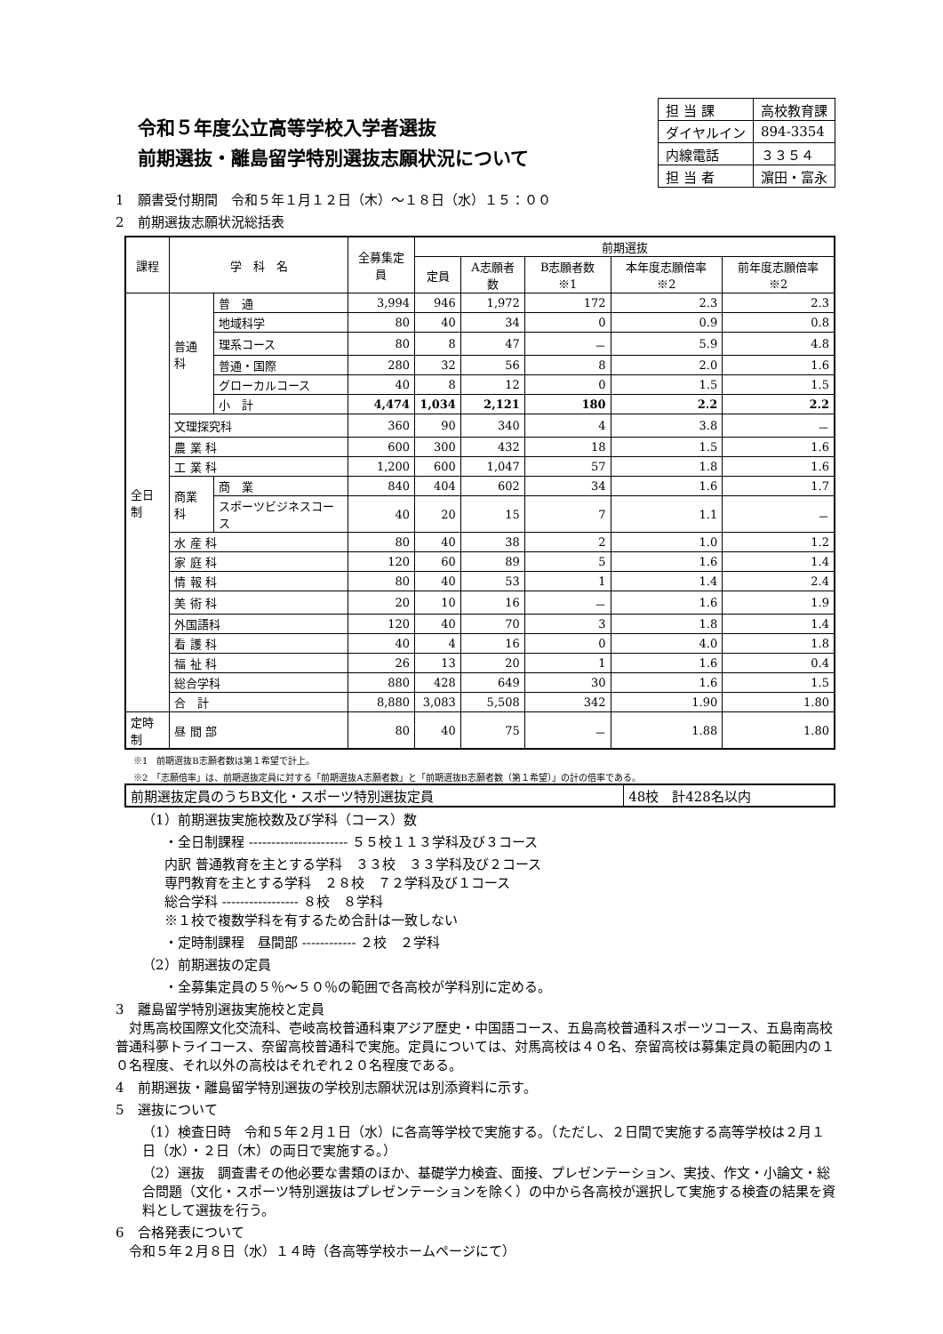令和５年度公立高等学校入学者選抜
前期選抜・離島留学特別選抜志願状況について
| 担 当 課 | 高校教育課 |
| ダイヤルイン | 894-3354 |
| 内線電話 | ３３５４ |
| 担 当 者 | 濵田・富永 |
1　願書受付期間　令和５年１月１２日（木）～１８日（水）１５：００
2　前期選抜志願状況総括表
| 課程 | 学 科 名 | | 全募集定員 | 前期選抜 | | | | |
| --- | --- | --- | --- | --- | --- | --- | --- | --- |
| | | | | 定員 | A志願者数 | B志願者数 ※1 | 本年度志願倍率 ※2 | 前年度志願倍率 ※2 |
| 全日制 | 普通科 | 普 通 | 3,994 | 946 | 1,972 | 172 | 2.3 | 2.3 |
| | | 地域科学 | 80 | 40 | 34 | 0 | 0.9 | 0.8 |
| | | 理系コース | 80 | 8 | 47 | － | 5.9 | 4.8 |
| | | 普通・国際 | 280 | 32 | 56 | 8 | 2.0 | 1.6 |
| | | グローカルコース | 40 | 8 | 12 | 0 | 1.5 | 1.5 |
| | | 小 計 | 4,474 | 1,034 | 2,121 | 180 | 2.2 | 2.2 |
| | 文理探究科 | | 360 | 90 | 340 | 4 | 3.8 | － |
| | 農 業 科 | | 600 | 300 | 432 | 18 | 1.5 | 1.6 |
| | 工 業 科 | | 1,200 | 600 | 1,047 | 57 | 1.8 | 1.6 |
| | 商業科 | 商 業 | 840 | 404 | 602 | 34 | 1.6 | 1.7 |
| | | スポーツビジネスコース | 40 | 20 | 15 | 7 | 1.1 | － |
| | 水 産 科 | | 80 | 40 | 38 | 2 | 1.0 | 1.2 |
| | 家 庭 科 | | 120 | 60 | 89 | 5 | 1.6 | 1.4 |
| | 情 報 科 | | 80 | 40 | 53 | 1 | 1.4 | 2.4 |
| | 美 術 科 | | 20 | 10 | 16 | － | 1.6 | 1.9 |
| | 外国語科 | | 120 | 40 | 70 | 3 | 1.8 | 1.4 |
| | 看 護 科 | | 40 | 4 | 16 | 0 | 4.0 | 1.8 |
| | 福 祉 科 | | 26 | 13 | 20 | 1 | 1.6 | 0.4 |
| | 総合学科 | | 880 | 428 | 649 | 30 | 1.6 | 1.5 |
| | 合 計 | | 8,880 | 3,083 | 5,508 | 342 | 1.90 | 1.80 |
| 定時制 | 昼 間 部 | | 80 | 40 | 75 | － | 1.88 | 1.80 |
※1　前期選抜B志願者数は第１希望で計上。
※2　「志願倍率」は、前期選抜定員に対する「前期選抜A志願者数」と「前期選抜B志願者数（第１希望）」の計の倍率である。
| 前期選抜定員のうちB文化・スポーツ特別選抜定員 | 48校 計428名以内 |
（1）前期選抜実施校数及び学科（コース）数
・全日制課程 ---------------------- ５５校１１３学科及び３コース
内訳 普通教育を主とする学科　３３校　３３学科及び２コース
専門教育を主とする学科　２８校　７２学科及び１コース
総合学科 ----------------- ８校　８学科
※１校で複数学科を有するため合計は一致しない
・定時制課程　昼間部 ------------ ２校　２学科
（2）前期選抜の定員
・全募集定員の５％～５０％の範囲で各高校が学科別に定める。
3　離島留学特別選抜実施校と定員
　対馬高校国際文化交流科、壱岐高校普通科東アジア歴史・中国語コース、五島高校普通科スポーツコース、五島南高校普通科夢トライコース、奈留高校普通科で実施。定員については、対馬高校は４０名、奈留高校は募集定員の範囲内の１０名程度、それ以外の高校はそれぞれ２０名程度である。
4　前期選抜・離島留学特別選抜の学校別志願状況は別添資料に示す。
5　選抜について
（1）検査日時　令和５年２月１日（水）に各高等学校で実施する。（ただし、２日間で実施する高等学校は２月１日（水）・２日（木）の両日で実施する。）
（2）選抜　調査書その他必要な書類のほか、基礎学力検査、面接、プレゼンテーション、実技、作文・小論文・総合問題（文化・スポーツ特別選抜はプレゼンテーションを除く）の中から各高校が選択して実施する検査の結果を資料として選抜を行う。
6　合格発表について
　令和５年２月８日（水）１４時（各高等学校ホームページにて）